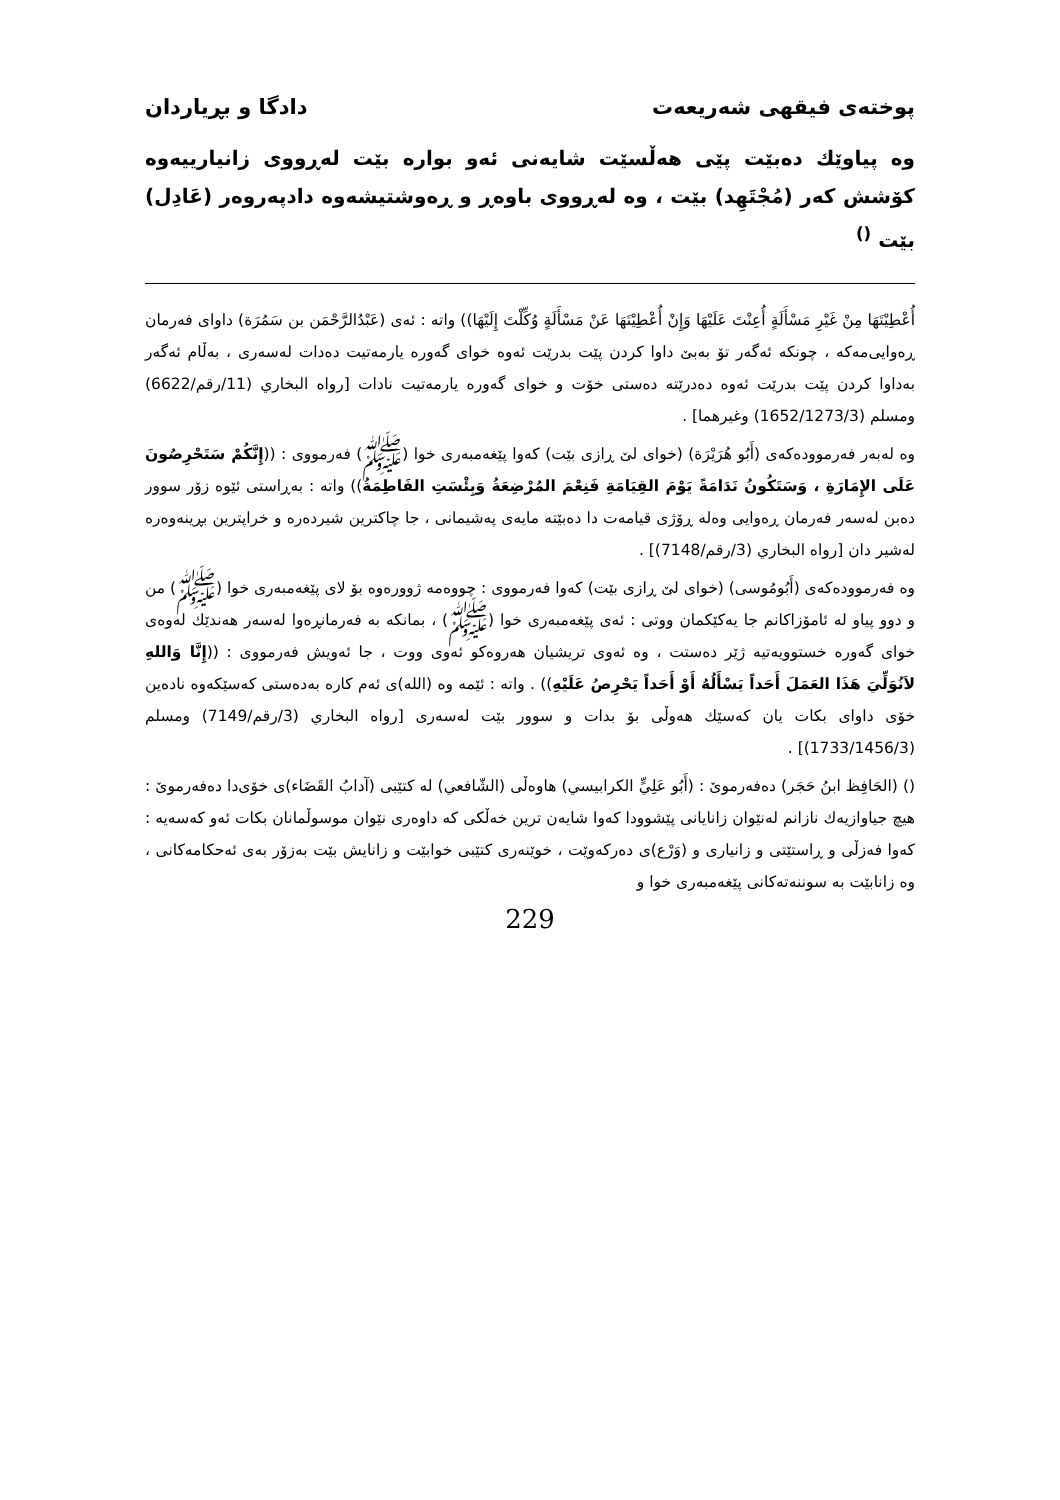پوختەی فیقهی شەریعەت دادگا و بڕیاردان
وە پیاوێك دەبێت پێی هەڵسێت شایەنی ئەو بوارە بێت لەڕووی زانیارییەوە كۆشش كەر (مُجْتَهِد) بێت ، وە لەڕووی باوەڕ و ڕەوشتیشەوە دادپەروەر (عَادِل) بێت <sup>()</sup>
أُعْطِيْتَهَا مِنْ غَيْرِ مَسْأَلَةٍ أُعِنْتَ عَلَيْهَا وَإِنْ أُعْطِيْتَهَا عَنْ مَسْأَلَةٍ وُكِّلْتَ إِلَيْهَا)) واتە : ئەی (عَبْدُالرَّحْمَن بن سَمُرَة) داوای فەرمان ڕەوایی‌مەكە ، چونكە ئەگەر تۆ بەبێ داوا كردن پێت بدرێت ئەوە خوای گەورە یارمەتیت دەدات لەسەری ، بەڵام ئەگەر بەداوا كردن پێت بدرێت ئەوە دەدرێتە دەستی خۆت و خوای گەورە یارمەتیت نادات [رواه البخاري (11/رقم/6622) ومسلم (1652/1273/3) وغيرهما] .
وە لەبەر فەرموودەكەی (أَبُو هُرَيْرَة) (خوای لێ ڕازی بێت) كەوا پێغەمبەری خوا (ﷺ) فەرمووی : ((إِنَّكُمْ سَتَحْرِصُونَ عَلَى الإِمَارَةِ ، وَسَتَكُونُ نَدَامَةً يَوْمَ القِيَامَةِ فَنِعْمَ المُرْضِعَةُ وَبِئْسَتِ الفَاطِمَةُ)) واتە : بەڕاستی ئێوە زۆر سوور دەبن لەسەر فەرمان ڕەوایی وەلە ڕۆژی قیامەت دا دەبێتە مایەی پەشیمانی ، جا چاكترین شیردەرە و خراپترین بڕینەوەرە لەشیر دان [رواه البخاري (3/رقم/7148)] .
وە فەرموودەكەی (أَبُومُوسى) (خوای لێ ڕازی بێت) كەوا فەرمووی : چووەمە ژوورەوە بۆ لای پێغەمبەری خوا (ﷺ) من و دوو پیاو لە ئامۆزاكانم جا یەكێكمان ووتی : ئەی پێغەمبەری خوا (ﷺ) ، بمانكە بە فەرمانڕەوا لەسەر هەندێك لەوەی خوای گەورە خستوویەتیە ژێر دەستت ، وە ئەوی تریشیان هەروەكو ئەوی ووت ، جا ئەویش فەرمووی : ((إِنَّا وَاللهِ لاَنُوَلِّيَ هَذَا العَمَلَ أَحَداً يَسْأَلُهُ أَوْ أَحَداً يَحْرِصُ عَلَيْهِ)) . واتە : ئێمە وە (الله)ی ئەم كارە بەدەستی كەسێكەوە نادەین خۆی داوای بكات یان كەسێك هەوڵی بۆ بدات و سوور بێت لەسەری [رواه البخاري (3/رقم/7149) ومسلم (1733/1456/3)] .
() (الحَافِظ ابنُ حَجَر) دەفەرموێ : (أَبُو عَلِيٍّ الكرابيسي) هاوەڵی (الشّافعي) لە كتێبی (آدابُ القَضَاء)ی خۆی‌دا دەفەرموێ : هیچ جیاوازیەك نازانم لەنێوان زانایانی پێشوودا كەوا شایەن ترین خەڵكی كە داوەری نێوان موسوڵمانان بكات ئەو كەسەیە : كەوا فەزڵی و ڕاستێتی و زانیاری و (وَرْع)ی دەركەوێت ، خوێنەری كتێبی خوابێت و زانایش بێت بەزۆر بەی ئەحكامەكانی ، وە زانابێت بە سوننەتەكانی پێغەمبەری خوا و
229